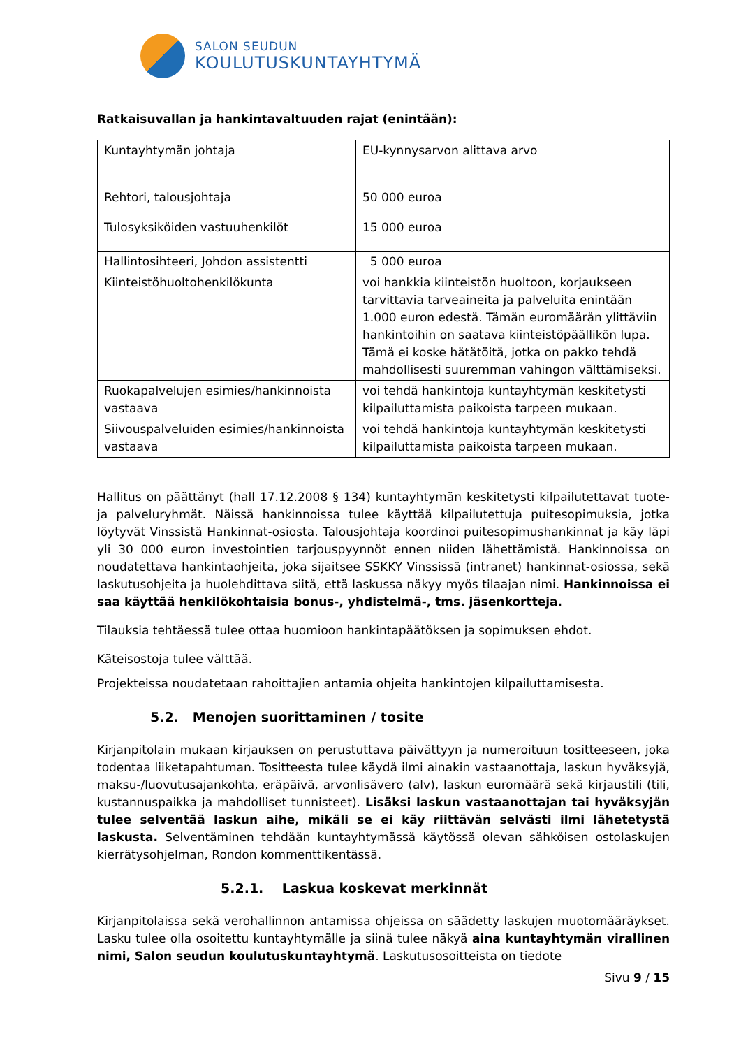SALON SEUDUN
KOULUTUSKUNTAYHTYMÄ
Ratkaisuvallan ja hankintavaltuuden rajat (enintään):
| Kuntayhtymän johtaja | EU-kynnysarvon alittava arvo |
| Rehtori, talousjohtaja | 50 000 euroa |
| Tulosyksiköiden vastuuhenkilöt | 15 000 euroa |
| Hallintosihteeri, Johdon assistentti | 5 000 euroa |
| Kiinteistöhuoltohenkilökunta | voi hankkia kiinteistön huoltoon, korjaukseen tarvittavia tarveaineita ja palveluita enintään 1.000 euron edestä. Tämän euromäärän ylittäviin hankintoihin on saatava kiinteistöpäällikön lupa. Tämä ei koske hätätöitä, jotka on pakko tehdä mahdollisesti suuremman vahingon välttämiseksi. |
| Ruokapalvelujen esimies/hankinnoista vastaava | voi tehdä hankintoja kuntayhtymän keskitetysti kilpailuttamista paikoista tarpeen mukaan. |
| Siivouspalveluiden esimies/hankinnoista vastaava | voi tehdä hankintoja kuntayhtymän keskitetysti kilpailuttamista paikoista tarpeen mukaan. |
Hallitus on päättänyt (hall 17.12.2008 § 134) kuntayhtymän keskitetysti kilpailutettavat tuote- ja palveluryhmät. Näissä hankinnoissa tulee käyttää kilpailutettuja puitesopimuksia, jotka löytyvät Vinssistä Hankinnat-osiosta. Talousjohtaja koordinoi puitesopimushankinnat ja käy läpi yli 30 000 euron investointien tarjouspyynnöt ennen niiden lähettämistä. Hankinnoissa on noudatettava hankintaohjeita, joka sijaitsee SSKKY Vinssissä (intranet) hankinnat-osiossa, sekä laskutusohjeita ja huolehdittava siitä, että laskussa näkyy myös tilaajan nimi. Hankinnoissa ei saa käyttää henkilökohtaisia bonus-, yhdistelmä-, tms. jäsenkortteja.
Tilauksia tehtäessä tulee ottaa huomioon hankintapäätöksen ja sopimuksen ehdot.
Käteisostoja tulee välttää.
Projekteissa noudatetaan rahoittajien antamia ohjeita hankintojen kilpailuttamisesta.
5.2. Menojen suorittaminen / tosite
Kirjanpitolain mukaan kirjauksen on perustuttava päivättyyn ja numeroituun tositteeseen, joka todentaa liiketapahtuman. Tositteesta tulee käydä ilmi ainakin vastaanottaja, laskun hyväksyjä, maksu-/luovutusajankohta, eräpäivä, arvonlisävero (alv), laskun euromäärä sekä kirjaustili (tili, kustannuspaikka ja mahdolliset tunnisteet). Lisäksi laskun vastaanottajan tai hyväksyjän tulee selventää laskun aihe, mikäli se ei käy riittävän selvästi ilmi lähetetystä laskusta. Selventäminen tehdään kuntayhtymässä käytössä olevan sähköisen ostolaskujen kierrätysohjelman, Rondon kommenttikentässä.
5.2.1. Laskua koskevat merkinnät
Kirjanpitolaissa sekä verohallinnon antamissa ohjeissa on säädetty laskujen muotomääräykset. Lasku tulee olla osoitettu kuntayhtymälle ja siinä tulee näkyä aina kuntayhtymän virallinen nimi, Salon seudun koulutuskuntayhtymä. Laskutusosoitteista on tiedote
Sivu 9 / 15